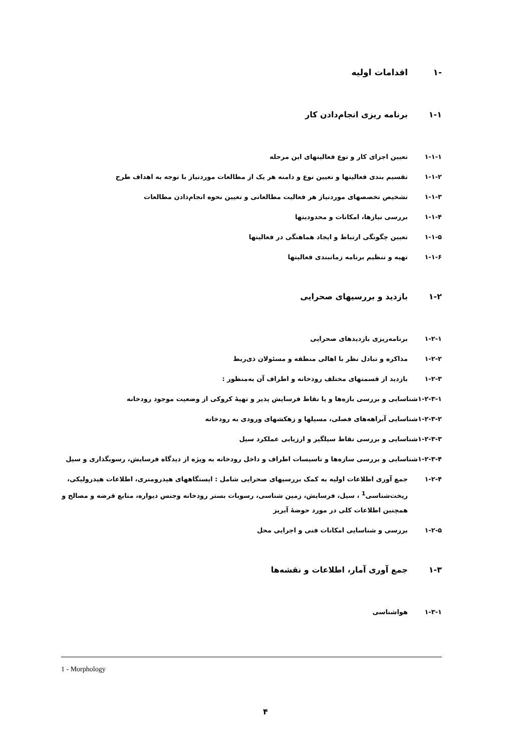-۱ اقدامات اولیه
۱-۱ برنامه ریزی انجام‌دادن کار
۱-۱-۱ تعیین اجزای کار و نوع فعالیتهای این مرحله
۱-۱-۲ تقسیم بندی فعالیتها و تعیین نوع و دامنه هر یک از مطالعات موردنیاز با توجه به اهداف طرح
۱-۱-۳ تشخیص تخصصهای موردنیاز هر فعالیت مطالعاتی و تعیین نحوه انجام‌دادن مطالعات
۱-۱-۴ بررسی نیازها، امکانات و محدودیتها
۱-۱-۵ تعیین چگونگی ارتباط و ایجاد هماهنگی در فعالیتها
۱-۱-۶ تهیه و تنظیم برنامه زمانبندی فعالیتها
۱-۲ بازدید و بررسیهای صحرایی
۱-۲-۱ برنامه‌ریزی بازدیدهای صحرایی
۱-۲-۲ مذاکره و تبادل نظر با اهالی منطقه و مسئولان ذی‌ربط
۱-۲-۳ بازدید از قسمتهای مختلف رودخانه و اطراف آن به‌منظور :
۱-۲-۳-۱ شناسایی و بررسی بازه‌ها و یا نقاط فرسایش پذیر و تهیهٔ کروکی از وضعیت موجود رودخانه
۱-۲-۳-۲ شناسایی آبراهه‌های فصلی، مسیلها و زهکشهای ورودی به رودخانه
۱-۲-۳-۳ شناسایی و بررسی نقاط سیلگیر و ارزیابی عملکرد سیل
۱-۲-۳-۴ شناسایی و بررسی سازه‌ها و تاسیسات اطراف و داخل رودخانه به ویژه از دیدگاه فرسایش، رسوبگذاری و سیل
۱-۲-۴ جمع آوری اطلاعات اولیه به کمک بررسیهای صحرایی شامل : ایستگاههای هیدرومتری، اطلاعات هیدرولیکی، ریخت‌شناسی<sup>1</sup> ، سیل، فرسایش، زمین شناسی، رسوبات بستر رودخانه وجنس دیواره، منابع قرضه و مصالح و همچنین اطلاعات کلی در مورد حوضهٔ آبریز
۱-۲-۵ بررسی و شناسایی امکانات فنی و اجرایی محل
۱-۳ جمع آوری آمار، اطلاعات و نقشه‌ها
۱-۳-۱ هواشناسی
1 - Morphology
۴